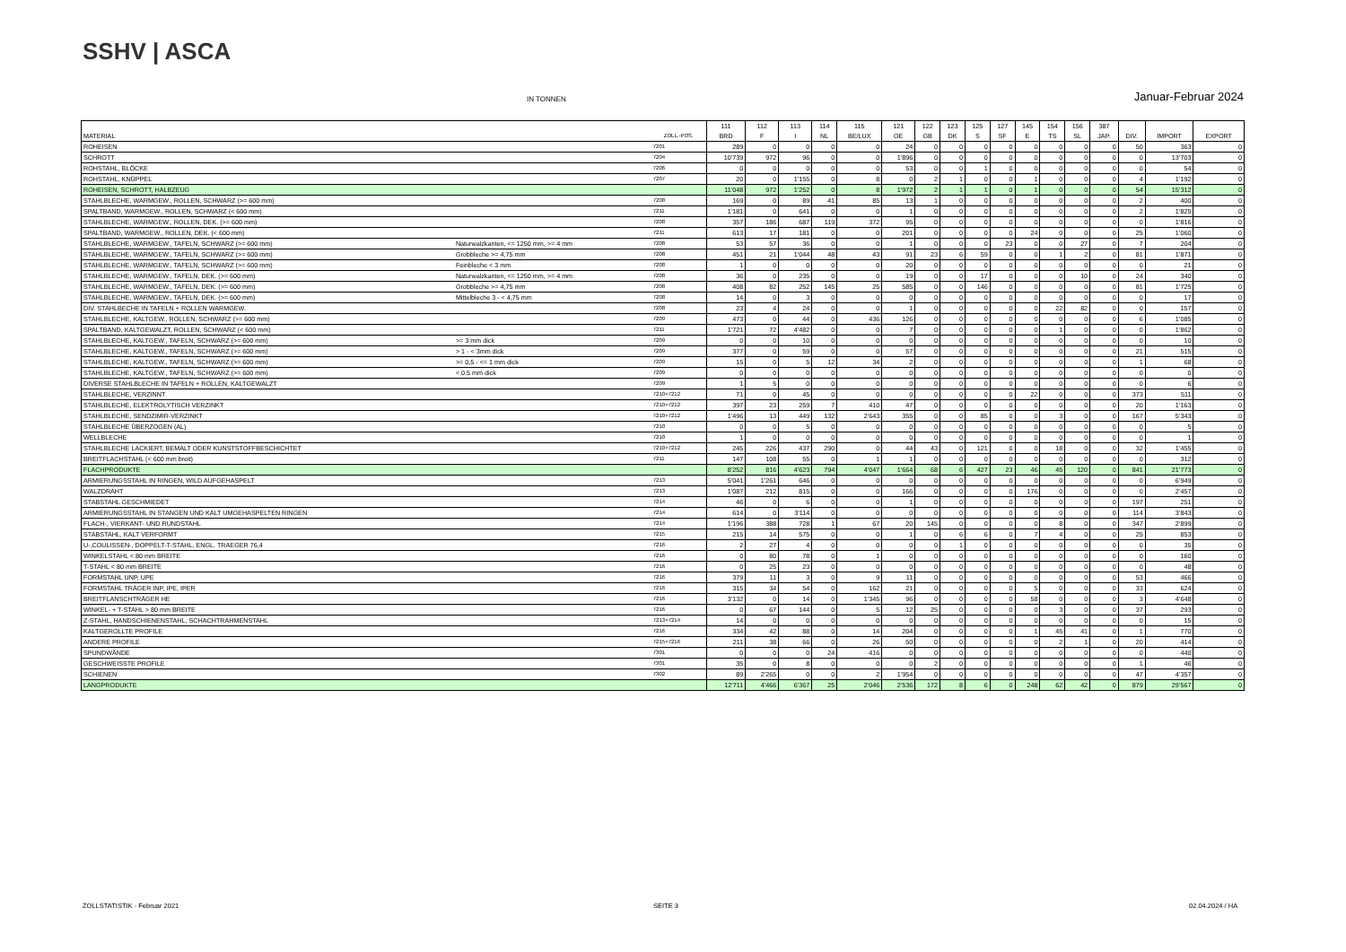SSHV | ASCA
IN TONNEN Januar-Februar 2024
| MATERIAL | | ZOLL.-POS. | 111 BRD | 112 F | 113 I | 114 NL | 115 BE/LUX | 121 OE | 122 GB | 123 DK | 125 S | 127 SF | 145 E | 154 TS | 156 SL | 387 JAP. | DIV. | IMPORT | EXPORT |
| --- | --- | --- | --- | --- | --- | --- | --- | --- | --- | --- | --- | --- | --- | --- | --- | --- | --- | --- | --- |
| ROHEISEN | | 7201 | 289 | 0 | 0 | 0 | 0 | 24 | 0 | 0 | 0 | 0 | 0 | 0 | 0 | 0 | 50 | 363 | 0 |
| SCHROTT | | 7204 | 10’739 | 972 | 96 | 0 | 0 | 1’896 | 0 | 0 | 0 | 0 | 0 | 0 | 0 | 0 | 0 | 13’703 | 0 |
| ROHSTAHL, BLÖCKE | | 7206 | 0 | 0 | 0 | 0 | 0 | 53 | 0 | 0 | 1 | 0 | 0 | 0 | 0 | 0 | 0 | 54 | 0 |
| ROHSTAHL, KNÜPPEL | | 7207 | 20 | 0 | 1’155 | 0 | 8 | 0 | 2 | 1 | 0 | 0 | 1 | 0 | 0 | 0 | 4 | 1’192 | 0 |
| ROHEISEN, SCHROTT, HALBZEUG | | | 11’048 | 972 | 1’252 | 0 | 8 | 1’972 | 2 | 1 | 1 | 0 | 1 | 0 | 0 | 0 | 54 | 15’312 | 0 |
| STAHLBLECHE, WARMGEW., ROLLEN, SCHWARZ (>= 600 mm) | | 7208 | 169 | 0 | 89 | 41 | 85 | 13 | 1 | 0 | 0 | 0 | 0 | 0 | 0 | 0 | 2 | 400 | 0 |
| SPALTBAND, WARMGEW., ROLLEN, SCHWARZ (< 600 mm) | | 7211 | 1’181 | 0 | 641 | 0 | 0 | 1 | 0 | 0 | 0 | 0 | 0 | 0 | 0 | 0 | 2 | 1’825 | 0 |
| STAHLBLECHE, WARMGEW., ROLLEN, DEK. (>= 600 mm) | | 7208 | 357 | 186 | 687 | 119 | 372 | 95 | 0 | 0 | 0 | 0 | 0 | 0 | 0 | 0 | 0 | 1’816 | 0 |
| SPALTBAND, WARMGEW., ROLLEN, DEK. (< 600 mm) | | 7211 | 613 | 17 | 181 | 0 | 0 | 201 | 0 | 0 | 0 | 0 | 24 | 0 | 0 | 0 | 25 | 1’060 | 0 |
| STAHLBLECHE, WARMGEW., TAFELN, SCHWARZ (>= 600 mm) | Naturwalzkanten, <= 1250 mm, >= 4 mm | 7208 | 53 | 57 | 36 | 0 | 0 | 1 | 0 | 0 | 0 | 23 | 0 | 0 | 27 | 0 | 7 | 204 | 0 |
| STAHLBLECHE, WARMGEW., TAFELN, SCHWARZ (>= 600 mm) | Grobbleche >= 4,75 mm | 7208 | 451 | 21 | 1’044 | 48 | 43 | 91 | 23 | 6 | 59 | 0 | 0 | 1 | 2 | 0 | 81 | 1’871 | 0 |
| STAHLBLECHE, WARMGEW., TAFELN, SCHWARZ (>= 600 mm) | Feinbleche < 3 mm | 7208 | 1 | 0 | 0 | 0 | 0 | 20 | 0 | 0 | 0 | 0 | 0 | 0 | 0 | 0 | 0 | 21 | 0 |
| STAHLBLECHE, WARMGEW., TAFELN, DEK. (>= 600 mm) | Naturwalzkanten, <= 1250 mm, >= 4 mm | 7208 | 36 | 0 | 235 | 0 | 0 | 19 | 0 | 0 | 17 | 0 | 0 | 0 | 10 | 0 | 24 | 340 | 0 |
| STAHLBLECHE, WARMGEW., TAFELN, DEK. (>= 600 mm) | Grobbleche >= 4,75 mm | 7208 | 408 | 82 | 252 | 145 | 25 | 585 | 0 | 0 | 146 | 0 | 0 | 0 | 0 | 0 | 81 | 1’725 | 0 |
| STAHLBLECHE, WARMGEW., TAFELN, DEK. (>= 600 mm) | Mittelbleche 3 - < 4,75 mm | 7208 | 14 | 0 | 3 | 0 | 0 | 0 | 0 | 0 | 0 | 0 | 0 | 0 | 0 | 0 | 0 | 17 | 0 |
| DIV. STAHLBECHE IN TAFELN + ROLLEN WARMGEW. | | 7208 | 23 | 4 | 24 | 0 | 0 | 1 | 0 | 0 | 0 | 0 | 0 | 22 | 82 | 0 | 0 | 157 | 0 |
| STAHLBLECHE, KALTGEW., ROLLEN, SCHWARZ (>= 600 mm) | | 7209 | 473 | 0 | 44 | 0 | 436 | 126 | 0 | 0 | 0 | 0 | 0 | 0 | 0 | 0 | 6 | 1’085 | 0 |
| SPALTBAND, KALTGEWALZT, ROLLEN, SCHWARZ (< 600 mm) | | 7211 | 1’721 | 72 | 4’482 | 0 | 0 | 7 | 0 | 0 | 0 | 0 | 0 | 1 | 0 | 0 | 0 | 1’862 | 0 |
| STAHLBLECHE, KALTGEW., TAFELN, SCHWARZ (>= 600 mm) | >= 3 mm dick | 7209 | 0 | 0 | 10 | 0 | 0 | 0 | 0 | 0 | 0 | 0 | 0 | 0 | 0 | 0 | 0 | 10 | 0 |
| STAHLBLECHE, KALTGEW., TAFELN, SCHWARZ (>= 600 mm) | > 1 - < 3mm dick | 7209 | 377 | 0 | 59 | 0 | 0 | 57 | 0 | 0 | 0 | 0 | 0 | 0 | 0 | 0 | 21 | 515 | 0 |
| STAHLBLECHE, KALTGEW., TAFELN, SCHWARZ (>= 600 mm) | >= 0,5 - <= 1 mm dick | 7209 | 15 | 0 | 5 | 12 | 34 | 2 | 0 | 0 | 0 | 0 | 0 | 0 | 0 | 0 | 1 | 68 | 0 |
| STAHLBLECHE, KALTGEW., TAFELN, SCHWARZ (>= 600 mm) | < 0.5 mm dick | 7209 | 0 | 0 | 0 | 0 | 0 | 0 | 0 | 0 | 0 | 0 | 0 | 0 | 0 | 0 | 0 | 0 | 0 |
| DIVERSE STAHLBLECHE IN TAFELN + ROLLEN, KALTGEWALZT | | 7209 | 1 | 5 | 0 | 0 | 0 | 0 | 0 | 0 | 0 | 0 | 0 | 0 | 0 | 0 | 0 | 6 | 0 |
| STAHLBLECHE, VERZINNT | | 7210+7212 | 71 | 0 | 45 | 0 | 0 | 0 | 0 | 0 | 0 | 0 | 22 | 0 | 0 | 0 | 373 | 511 | 0 |
| STAHLBLECHE, ELEKTROLYTISCH VERZINKT | | 7210+7212 | 397 | 23 | 259 | 7 | 410 | 47 | 0 | 0 | 0 | 0 | 0 | 0 | 0 | 0 | 20 | 1’163 | 0 |
| STAHLBLECHE, SENDZIMIR-VERZINKT | | 7210+7212 | 1’496 | 13 | 449 | 132 | 2’643 | 355 | 0 | 0 | 85 | 0 | 0 | 3 | 0 | 0 | 167 | 5’343 | 0 |
| STAHLBLECHE ÜBERZOGEN (AL) | | 7210 | 0 | 0 | 5 | 0 | 0 | 0 | 0 | 0 | 0 | 0 | 0 | 0 | 0 | 0 | 0 | 5 | 0 |
| WELLBLECHE | | 7210 | 1 | 0 | 0 | 0 | 0 | 0 | 0 | 0 | 0 | 0 | 0 | 0 | 0 | 0 | 0 | 1 | 0 |
| STAHLBLECHE LACKIERT, BEMALT ODER KUNSTSTOFFBESCHICHTET | | 7210+7212 | 245 | 226 | 437 | 290 | 0 | 44 | 43 | 0 | 121 | 0 | 0 | 18 | 0 | 0 | 32 | 1’455 | 0 |
| BREITFLACHSTAHL (< 600 mm breit) | | 7211 | 147 | 108 | 55 | 0 | 1 | 1 | 0 | 0 | 0 | 0 | 0 | 0 | 0 | 0 | 0 | 312 | 0 |
| FLACHPRODUKTE | | | 8’252 | 816 | 4’623 | 794 | 4’047 | 1’664 | 68 | 6 | 427 | 23 | 46 | 45 | 120 | 0 | 841 | 21’773 | 0 |
| ARMIERUNGSSTAHL IN RINGEN, WILD AUFGEHASPELT | | 7213 | 5’041 | 1’261 | 646 | 0 | 0 | 0 | 0 | 0 | 0 | 0 | 0 | 0 | 0 | 0 | 0 | 6’949 | 0 |
| WALZDRAHT | | 7213 | 1’087 | 212 | 815 | 0 | 0 | 166 | 0 | 0 | 0 | 0 | 176 | 0 | 0 | 0 | 0 | 2’457 | 0 |
| STABSTAHL GESCHMIEDET | | 7214 | 46 | 0 | 6 | 0 | 0 | 1 | 0 | 0 | 0 | 0 | 0 | 0 | 0 | 0 | 197 | 251 | 0 |
| ARMIERUNGSSTAHL IN STANGEN UND KALT UMGEHASPELTEN RINGEN | | 7214 | 614 | 0 | 3’114 | 0 | 0 | 0 | 0 | 0 | 0 | 0 | 0 | 0 | 0 | 0 | 114 | 3’843 | 0 |
| FLACH-, VIERKANT- UND RUNDSTAHL | | 7214 | 1’196 | 388 | 728 | 1 | 67 | 20 | 145 | 0 | 0 | 0 | 0 | 8 | 0 | 0 | 347 | 2’899 | 0 |
| STABSTAHL, KALT VERFORMT | | 7215 | 215 | 14 | 575 | 0 | 0 | 1 | 0 | 6 | 6 | 0 | 7 | 4 | 0 | 0 | 25 | 853 | 0 |
| U-,COULISSEN-, DOPPELT-T-STAHL, ENGL. TRAEGER 76,4 | | 7216 | 2 | 27 | 4 | 0 | 0 | 0 | 0 | 1 | 0 | 0 | 0 | 0 | 0 | 0 | 0 | 35 | 0 |
| WINKELSTAHL < 80 mm BREITE | | 7216 | 0 | 80 | 78 | 0 | 1 | 0 | 0 | 0 | 0 | 0 | 0 | 0 | 0 | 0 | 0 | 160 | 0 |
| T-STAHL < 80 mm BREITE | | 7216 | 0 | 25 | 23 | 0 | 0 | 0 | 0 | 0 | 0 | 0 | 0 | 0 | 0 | 0 | 0 | 48 | 0 |
| FORMSTAHL UNP, UPE | | 7216 | 379 | 11 | 3 | 0 | 9 | 11 | 0 | 0 | 0 | 0 | 0 | 0 | 0 | 0 | 53 | 466 | 0 |
| FORMSTAHL TRÄGER INP, IPE, IPER | | 7216 | 315 | 34 | 54 | 0 | 162 | 21 | 0 | 0 | 0 | 0 | 5 | 0 | 0 | 0 | 33 | 624 | 0 |
| BREITFLANSCHTRÄGER HE | | 7216 | 3’132 | 0 | 14 | 0 | 1’345 | 96 | 0 | 0 | 0 | 0 | 58 | 0 | 0 | 0 | 3 | 4’648 | 0 |
| WINKEL- + T-STAHL > 80 mm BREITE | | 7216 | 0 | 67 | 144 | 0 | 5 | 12 | 25 | 0 | 0 | 0 | 0 | 3 | 0 | 0 | 37 | 293 | 0 |
| Z-STAHL, HANDSCHIENENSTAHL, SCHACHTRAHMENSTAHL | | 7213+7214 | 14 | 0 | 0 | 0 | 0 | 0 | 0 | 0 | 0 | 0 | 0 | 0 | 0 | 0 | 0 | 15 | 0 |
| KALTGEROLLTE PROFILE | | 7216 | 334 | 42 | 88 | 0 | 14 | 204 | 0 | 0 | 0 | 0 | 1 | 45 | 41 | 0 | 1 | 770 | 0 |
| ANDERE PROFILE | | 7215+7216 | 211 | 38 | 66 | 0 | 26 | 50 | 0 | 0 | 0 | 0 | 0 | 2 | 1 | 0 | 20 | 414 | 0 |
| SPUNDWÄNDE | | 7301 | 0 | 0 | 0 | 24 | 416 | 0 | 0 | 0 | 0 | 0 | 0 | 0 | 0 | 0 | 0 | 440 | 0 |
| GESCHWEISSTE PROFILE | | 7301 | 35 | 0 | 8 | 0 | 0 | 0 | 2 | 0 | 0 | 0 | 0 | 0 | 0 | 0 | 1 | 46 | 0 |
| SCHIENEN | | 7302 | 89 | 2’265 | 0 | 0 | 2 | 1’954 | 0 | 0 | 0 | 0 | 0 | 0 | 0 | 0 | 47 | 4’357 | 0 |
| LANGPRODUKTE | | | 12’711 | 4’466 | 6’367 | 25 | 2’046 | 2’536 | 172 | 8 | 6 | 0 | 248 | 62 | 42 | 0 | 879 | 29’567 | 0 |
ZOLLSTATISTIK - Februar 2021 SEITE 3 02.04.2024 / HA